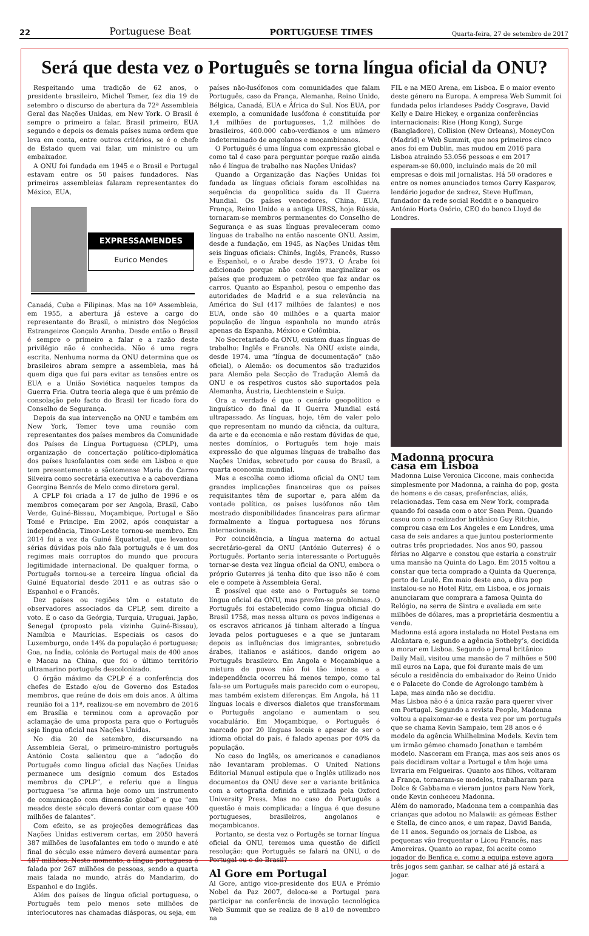22 Portuguese Beat PORTUGUESE TIMES Quarta-feira, 27 de setembro de 2017
Será que desta vez o Português se torna língua oficial da ONU?
Respeitando uma tradição de 62 anos, o presidente brasileiro, Michel Temer, fez dia 19 de setembro o discurso de abertura da 72ª Assembleia Geral das Nações Unidas, em New York. O Brasil é sempre o primeiro a falar. Brasil primeiro, EUA segundo e depois os demais países numa ordem que leva em conta, entre outros critérios, se é o chefe de Estado quem vai falar, um ministro ou um embaixador.
A ONU foi fundada em 1945 e o Brasil e Portugal estavam entre os 50 países fundadores. Nas primeiras assembleias falaram representantes do México, EUA,
EXPRESSAMENDES
Eurico Mendes
Canadá, Cuba e Filipinas. Mas na 10ª Assembleia, em 1955, a abertura já esteve a cargo do representante do Brasil, o ministro dos Negócios Estrangeiros Gonçalo Aranha. Desde então o Brasil é sempre o primeiro a falar e a razão deste privilégio não é conhecida. Não é uma regra escrita. Nenhuma norma da ONU determina que os brasileiros abram sempre a assembleia, mas há quem diga que fui para evitar as tensões entre os EUA e a União Soviética naqueles tempos da Guerra Fria. Outra teoria alega que é um prémio de consolação pelo facto do Brasil ter ficado fora do Conselho de Segurança.
Depois da sua intervenção na ONU e também em New York, Temer teve uma reunião com representantes dos países membros da Comunidade dos Países de Língua Portuguesa (CPLP), uma organização de concertação político-diplomática dos países lusofalantes com sede em Lisboa e que tem presentemente a sãotomense Maria do Carmo Silveira como secretária executiva e a caboverdiana Georgina Benrós de Melo como diretora geral.
A CPLP foi criada a 17 de julho de 1996 e os membros começaram por ser Angola, Brasil, Cabo Verde, Guiné-Bissau, Moçambique, Portugal e São Tomé e Principe. Em 2002, após conquistar a independência, Timor-Leste tornou-se membro. Em 2014 foi a vez da Guiné Equatorial, que levantou sérias dúvidas pois não fala português e é um dos regimes mais corruptos do mundo que procura legitimidade internacional. De qualquer forma, o Português tornou-se a terceira língua oficial da Guiné Equatorial desde 2011 e as outras são o Espanhol e o Francês.
Dez países ou regiões têm o estatuto de observadores associados da CPLP, sem direito a voto. É o caso da Geórgia, Turquia, Uruguai, Japão, Senegal (proposto pela vizinha Guiné-Bissau), Namíbia e Maurícias. Especiais os casos do Luxemburgo, onde 14% da população é portuguesa; Goa, na Índia, colónia de Portugal mais de 400 anos e Macau na China, que foi o último território ultramarino português descolonizado.
O órgão máximo da CPLP é a conferência dos chefes de Estado e/ou de Governo dos Estados membros, que reúne de dois em dois anos. A última reunião foi a 11ª, realizou-se em novembro de 2016 em Brasília e terminou com a aprovação por aclamação de uma proposta para que o Português seja língua oficial nas Nações Unidas.
No dia 20 de setembro, discursando na Assembleia Geral, o primeiro-ministro português António Costa salientou que a “adoção do Português como língua oficial das Nações Unidas permanece um desígnio comum dos Estados membros da CPLP”, e referiu que a língua portuguesa “se afirma hoje como um instrumento de comunicação com dimensão global” e que “em meados deste século deverá contar com quase 400 milhões de falantes”.
Com efeito, se as projeções demográficas das Nações Unidas estiverem certas, em 2050 haverá 387 milhões de lusofalantes em todo o mundo e até final do século esse número deverá aumentar para 487 milhões. Neste momento, a língua portuguesa é falada por 267 milhões de pessoas, sendo a quarta mais falada no mundo, atrás do Mandarim, do Espanhol e do Inglês.
Além dos países de língua oficial portuguesa, o Português tem pelo menos sete milhões de interlocutores nas chamadas diásporas, ou seja, em
países não-lusófonos com comunidades que falam Português, caso da França, Alemanha, Reino Unido, Bélgica, Canadá, EUA e África do Sul. Nos EUA, por exemplo, a comunidade lusófona é constituída por 1,4 milhões de portugueses, 1,2 milhões de brasileiros, 400.000 cabo-verdianos e um número indeterminado de angolanos e moçambicanos.
O Português é uma língua com expressão global e como tal é caso para perguntar porque razão ainda não é língua de trabalho nas Nações Unidas?
Quando a Organização das Nações Unidas foi fundada as línguas oficiais foram escolhidas na sequência da geopolítica saída da II Guerra Mundial. Os países vencedores, China, EUA, França, Reino Unido e a antiga URSS, hoje Rússia, tornaram-se membros permanentes do Conselho de Segurança e as suas línguas prevaleceram como línguas de trabalho na então nascente ONU. Assim, desde a fundação, em 1945, as Nações Unidas têm seis línguas oficiais: Chinês, Inglês, Francês, Russo e Espanhol, e o Árabe desde 1973. O Árabe foi adicionado porque não convém marginalizar os países que produzem o petróleo que faz andar os carros. Quanto ao Espanhol, pesou o empenho das autoridades de Madrid e a sua relevância na América do Sul (417 milhões de falantes) e nos EUA, onde são 40 milhões e a quarta maior população de língua espanhola no mundo atrás apenas da Espanha, México e Colômbia.
No Secretariado da ONU, existem duas línguas de trabalho: Inglês e Francês. Na ONU existe ainda, desde 1974, uma “língua de documentação” (não oficial), o Alemão: os documentos são traduzidos para Alemão pela Secção de Tradução Alemã da ONU e os respetivos custos são suportados pela Alemanha, Áustria, Liechtenstein e Suíça.
Ora a verdade é que o cenário geopolítico e linguístico do final da II Guerra Mundial está ultrapassado. As línguas, hoje, têm de valer pelo que representam no mundo da ciência, da cultura, da arte e da economia e não restam dúvidas de que, nestes domínios, o Português tem hoje mais expressão do que algumas línguas de trabalho das Nações Unidas, sobretudo por causa do Brasil, a quarta economia mundial.
Mas a escolha como idioma oficial da ONU tem grandes implicações financeiras que os países requisitantes têm de suportar e, para além da vontade política, os países lusófonos não têm mostrado disponibilidades financeiras para afirmar formalmente a língua portuguesa nos fóruns internacionais.
Por coincidência, a língua materna do actual secretário-geral da ONU (António Guterres) é o Português. Portanto seria interessante o Português tornar-se desta vez língua oficial da ONU, embora o próprio Guterres já tenha dito que isso não é com ele e compete à Assembleia Geral.
É possível que este ano o Português se torne língua oficial da ONU, mas prevêm-se problemas. O Português foi estabelecido como língua oficial do Brasil 1758, mas nessa altura os povos indígenas e os escravos africanos já tinham alterado a língua levada pelos portugueses e a que se juntaram depois as influências dos imigrantes, sobretudo árabes, italianos e asiáticos, dando origem ao Português brasileiro. Em Angola e Moçambique a mistura de povos não foi tão intensa e a independência ocorreu há menos tempo, como tal fala-se um Português mais parecido com o europeu, mas também existem diferenças. Em Angola, há 11 línguas locais e diversos dialetos que transformam o Português angolano e aumentam o seu vocabulário. Em Moçambique, o Português é marcado por 20 línguas locais e apesar de ser o idioma oficial do país, é falado apenas por 40% da população.
No caso do Inglês, os americanos e canadianos não levantaram problemas. O United Nations Editorial Manual estipula que o Inglês utilizado nos documentos da ONU deve ser a variante britânica com a ortografia definida e utilizada pela Oxford University Press. Mas no caso do Português a questão é mais complicada: a língua é que desune portugueses, brasileiros, angolanos e moçambicanos.
Portanto, se desta vez o Portugês se tornar língua oficial da ONU, teremos uma questão de difícil resolução: que Português se falará na ONU, o de Portugal ou o do Brasil?
Al Gore em Portugal
Al Gore, antigo vice-presidente dos EUA e Prémio Nobel da Paz 2007, deloca-se a Portugal para participar na conferência de inovação tecnológica Web Summit que se realiza de 8 a10 de novembro na
FIL e na MEO Arena, em Lisboa. É o maior evento deste género na Europa. A empresa Web Summit foi fundada pelos irlandeses Paddy Cosgrave, David Kelly e Daire Hickey, e organiza conferências internacionais: Rise (Hong Kong), Surge (Bangladore), Collision (New Orleans), MoneyCon (Madrid) e Web Summit, que nos primeiros cinco anos foi em Dublin, mas mudou em 2016 para Lisboa atraindo 53.056 pessoas e em 2017 esperam-se 60.000, incluindo mais de 20 mil empresas e dois mil jornalistas. Há 50 oradores e entre os nomes anunciados temos Garry Kasparov, lendário jogador de xadrez, Steve Huffman, fundador da rede social Reddit e o banqueiro António Horta Osório, CEO do banco Lloyd de Londres.
Madonna procura
casa em Lisboa
Madonna Luise Veronica Ciccone, mais conhecida simplesmente por Madonna, a rainha do pop, gosta de homens e de casas, preferências, aliás, relacionadas. Tem casa em New York, comprada quando foi casada com o ator Sean Penn. Quando casou com o realizador britânico Guy Ritchie, comprou casa em Los Angeles e em Londres, uma casa de seis andares a que juntou posteriormente outras três propriedades. Nos anos 90, passou férias no Algarve e constou que estaria a construir uma mansão na Quinta do Lago. Em 2015 voltou a constar que teria comprado a Quinta da Querença, perto de Loulé. Em maio deste ano, a diva pop instalou-se no Hotel Ritz, em Lisboa, e os jornais anunciaram que comprara a famosa Quinta do Relógio, na serra de Sintra e avaliada em sete milhões de dólares, mas a proprietária desmentiu a venda.
Madonna está agora instalada no Hotel Pestana em Alcântara e, segundo a agência Sotheby’s, decidida a morar em Lisboa. Segundo o jornal britânico Daily Mail, visitou uma mansão de 7 milhões e 500 mil euros na Lapa, que foi durante mais de um século a residência do embaixador do Reino Unido e o Palacete do Conde de Agrolongo também à Lapa, mas ainda não se decidiu.
Mas Lisboa não é a única razão para querer viver em Portugal. Segundo a revista People, Madonna voltou a apaixomar-se e desta vez por um português que se chama Kevin Sampaio, tem 28 anos e é modelo da agência Whilhelmina Models. Kevin tem um irmão gémeo chamado Jonathan e também modelo. Nasceram em França, mas aos seis anos os pais decidiram voltar a Portugal e têm hoje uma livraria em Felgueiras. Quanto aos filhos, voltaram a França, tornaram-se modelos, trabalharam para Dolce & Gabbama e vieram juntos para New York, onde Kevin conheceu Madonna.
Além do namorado, Madonna tem a companhia das crianças que adotou no Malawii: as gémeas Esther e Stella, de cinco anos, e um rapaz, David Banda, de 11 anos. Segundo os jornais de Lisboa, as pequenas vão frequentar o Liceu Francês, nas Amoreiras. Quanto ao rapaz, foi aceite como jogador do Benfica e, como a equipa esteve agora três jogos sem ganhar, se calhar até já estará a jogar.